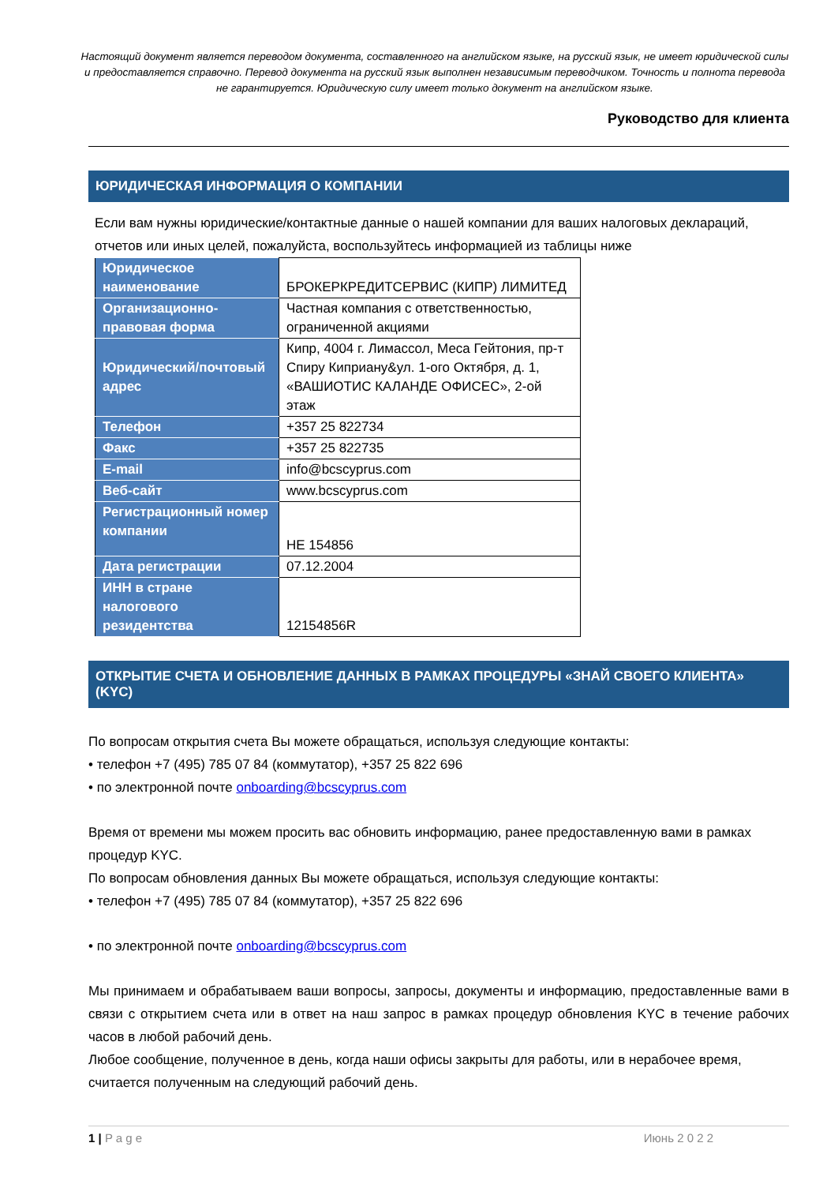Настоящий документ является переводом документа, составленного на английском языке, на русский язык, не имеет юридической силы и предоставляется справочно. Перевод документа на русский язык выполнен независимым переводчиком. Точность и полнота перевода не гарантируется. Юридическую силу имеет только документ на английском языке.
Руководство для клиента
ЮРИДИЧЕСКАЯ ИНФОРМАЦИЯ О КОМПАНИИ
Если вам нужны юридические/контактные данные о нашей компании для ваших налоговых деклараций, отчетов или иных целей, пожалуйста, воспользуйтесь информацией из таблицы ниже
| Юридическое наименование | БРОКЕРКРЕДИТСЕРВИС (КИПР) ЛИМИТЕД |
| Организационно-правовая форма | Частная компания с ответственностью, ограниченной акциями |
| Юридический/почтовый адрес | Кипр, 4004 г. Лимассол, Меса Гейтония, пр-т Спиру Киприану&ул. 1-ого Октября, д. 1, «ВАШИОТИС КАЛАНДЕ ОФИСЕС», 2-ой этаж |
| Телефон | +357 25 822734 |
| Факс | +357 25 822735 |
| E-mail | info@bcscyprus.com |
| Веб-сайт | www.bcscyprus.com |
| Регистрационный номер компании | HE 154856 |
| Дата регистрации | 07.12.2004 |
| ИНН в стране налогового резидентства | 12154856R |
ОТКРЫТИЕ СЧЕТА И ОБНОВЛЕНИЕ ДАННЫХ В РАМКАХ ПРОЦЕДУРЫ «ЗНАЙ СВОЕГО КЛИЕНТА» (KYC)
По вопросам открытия счета Вы можете обращаться, используя следующие контакты:
• телефон +7 (495) 785 07 84 (коммутатор), +357 25 822 696
• по электронной почте onboarding@bcscyprus.com
Время от времени мы можем просить вас обновить информацию, ранее предоставленную вами в рамках процедур KYC.
По вопросам обновления данных Вы можете обращаться, используя следующие контакты:
• телефон +7 (495) 785 07 84 (коммутатор), +357 25 822 696
• по электронной почте onboarding@bcscyprus.com
Мы принимаем и обрабатываем ваши вопросы, запросы, документы и информацию, предоставленные вами в связи с открытием счета или в ответ на наш запрос в рамках процедур обновления KYC в течение рабочих часов в любой рабочий день.
Любое сообщение, полученное в день, когда наши офисы закрыты для работы, или в нерабочее время, считается полученным на следующий рабочий день.
1 | P a g e Июнь 2 0 2 2